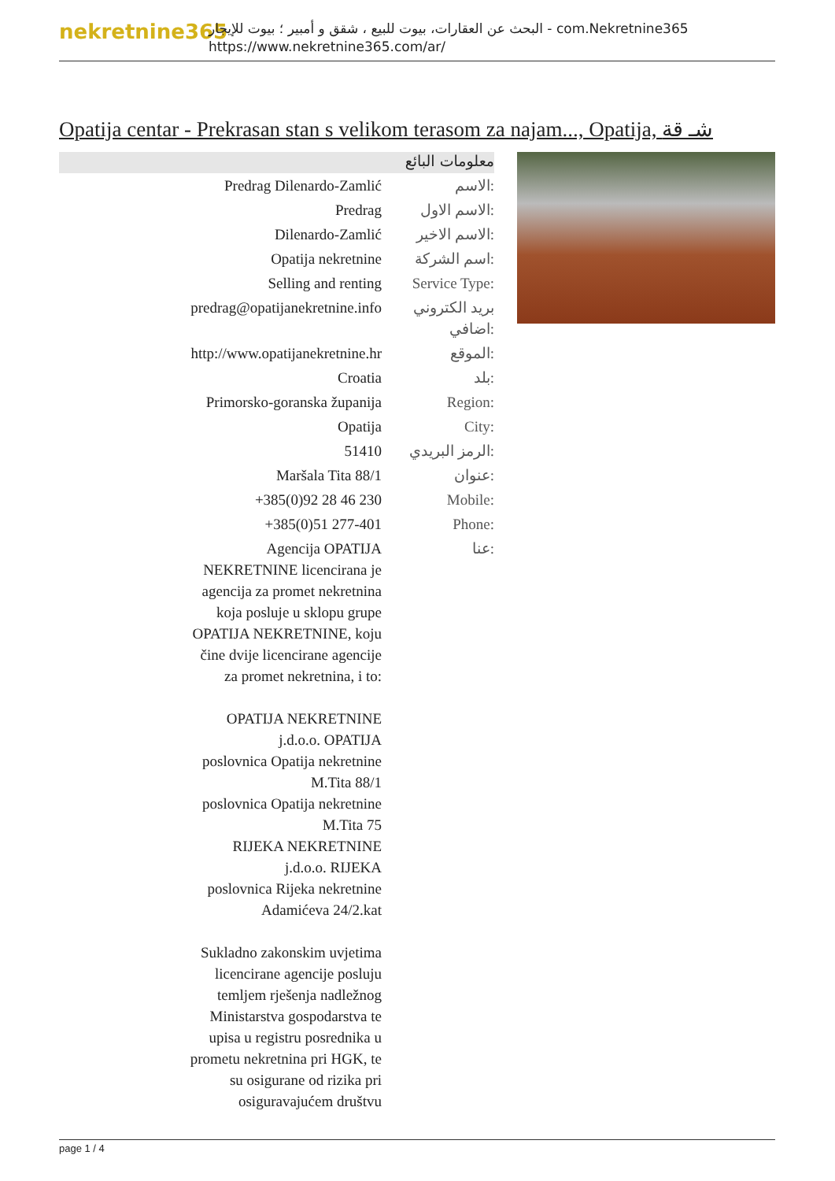nekretnine365
البحث عن العقارات، بيوت للبيع ، شقق و أمبير ؛ بيوت للإيجار - com.Nekretnine365
https://www.nekretnine365.com/ar/
Opatija centar - Prekrasan stan s velikom terasom za najam..., Opatija, شـ قة
معلومات البائع
| Predrag Dilenardo-Zamlić | الاسم: |
| Predrag | الاسم الاول: |
| Dilenardo-Zamlić | الاسم الاخير: |
| Opatija nekretnine | اسم الشركة: |
| Selling and renting | Service Type: |
| predrag@opatijanekretnine.info | بريد الكتروني اضافي: |
| http://www.opatijanekretnine.hr | الموقع: |
| Croatia | بلد: |
| Primorsko-goranska županija | Region: |
| Opatija | City: |
| 51410 | الرمز البريدي: |
| Maršala Tita 88/1 | عنوان: |
| +385(0)92 28 46 230 | Mobile: |
| +385(0)51 277-401 | Phone: |
| Agencija OPATIJA NEKRETNINE licencirana je agencija za promet nekretnina koja posluje u sklopu grupe OPATIJA NEKRETNINE, koju čine dvije licencirane agencije za promet nekretnina, i to: OPATIJA NEKRETNINE j.d.o.o. OPATIJA poslovnica Opatija nekretnine M.Tita 88/1 poslovnica Opatija nekretnine M.Tita 75 RIJEKA NEKRETNINE j.d.o.o. RIJEKA poslovnica Rijeka nekretnine Adamićeva 24/2.kat Sukladno zakonskim uvjetima licencirane agencije posluju temljem rješenja nadležnog Ministarstva gospodarstva te upisa u registru posrednika u prometu nekretnina pri HGK, te su osigurane od rizika pri osiguravajućem društvu | عنا: |
page 1 / 4